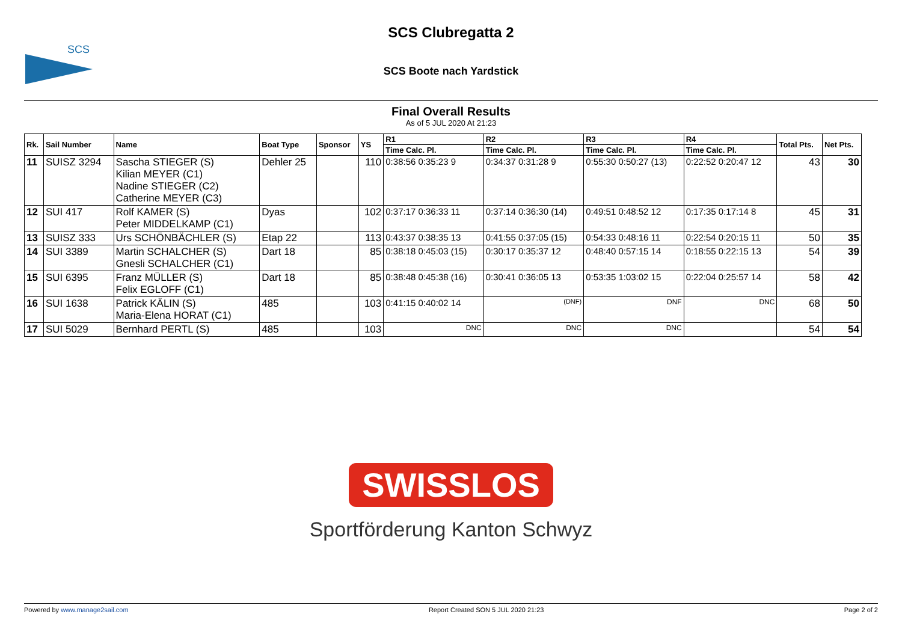SCS
SCS Clubregatta 2
SCS Boote nach Yardstick
Final Overall Results
As of 5 JUL 2020 At 21:23
| Rk. | Sail Number | Name | Boat Type | Sponsor | YS | R1 | R2 | R3 | R4 | Total Pts. | Net Pts. |
| --- | --- | --- | --- | --- | --- | --- | --- | --- | --- | --- | --- |
| | | | | | | Time Calc. Pl. | Time Calc. Pl. | Time Calc. Pl. | Time Calc. Pl. | | |
| 11 | SUISZ 3294 | Sascha STIEGER (S) Kilian MEYER (C1) Nadine STIEGER (C2) Catherine MEYER (C3) | Dehler 25 | | 110 | 0:38:56 0:35:23 9 | 0:34:37 0:31:28 9 | 0:55:30 0:50:27 (13) | 0:22:52 0:20:47 12 | 43 | 30 |
| 12 | SUI 417 | Rolf KAMER (S) Peter MIDDELKAMP (C1) | Dyas | | 102 | 0:37:17 0:36:33 11 | 0:37:14 0:36:30 (14) | 0:49:51 0:48:52 12 | 0:17:35 0:17:14 8 | 45 | 31 |
| 13 | SUISZ 333 | Urs SCHÖNBÄCHLER (S) | Etap 22 | | 113 | 0:43:37 0:38:35 13 | 0:41:55 0:37:05 (15) | 0:54:33 0:48:16 11 | 0:22:54 0:20:15 11 | 50 | 35 |
| 14 | SUI 3389 | Martin SCHALCHER (S) Gnesli SCHALCHER (C1) | Dart 18 | | 85 | 0:38:18 0:45:03 (15) | 0:30:17 0:35:37 12 | 0:48:40 0:57:15 14 | 0:18:55 0:22:15 13 | 54 | 39 |
| 15 | SUI 6395 | Franz MÜLLER (S) Felix EGLOFF (C1) | Dart 18 | | 85 | 0:38:48 0:45:38 (16) | 0:30:41 0:36:05 13 | 0:53:35 1:03:02 15 | 0:22:04 0:25:57 14 | 58 | 42 |
| 16 | SUI 1638 | Patrick KÄLIN (S) Maria-Elena HORAT (C1) | 485 | | 103 | 0:41:15 0:40:02 14 | (DNF) | DNF | DNC | 68 | 50 |
| 17 | SUI 5029 | Bernhard PERTL (S) | 485 | | 103 | DNC | DNC | DNC | | 54 | 54 |
SWISSLOS
Sportförderung Kanton Schwyz
Powered by www.manage2sail.com Report Created SON 5 JUL 2020 21:23 Page 2 of 2